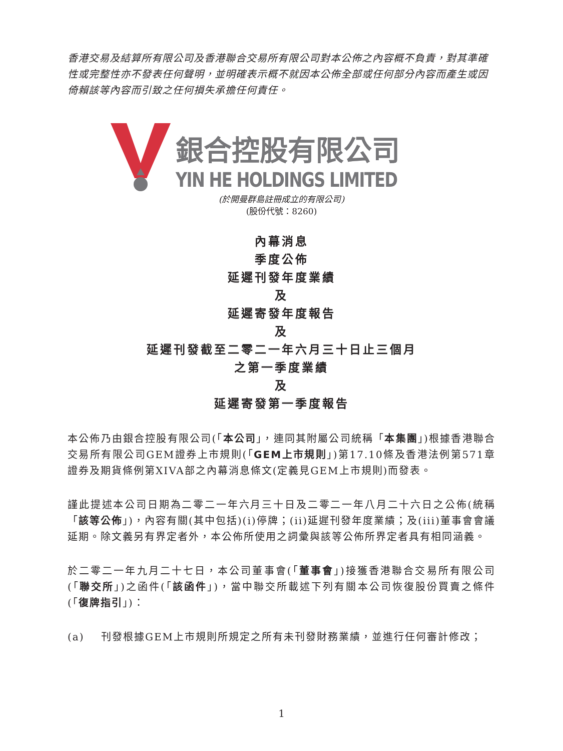香港交易及結算所有限公司及香港聯合交易所有限公司對本公佈之內容概不負責，對其準確性或完整性亦不發表任何聲明，並明確表示概不就因本公佈全部或任何部分內容而產生或因倚賴該等內容而引致之任何損失承擔任何責任。
銀合控股有限公司
YIN HE HOLDINGS LIMITED
(於開曼群島註冊成立的有限公司)
(股份代號：8260)
內幕消息
季度公佈
延遲刊發年度業績
及
延遲寄發年度報告
及
延遲刊發截至二零二一年六月三十日止三個月
之第一季度業績
及
延遲寄發第一季度報告
本公佈乃由銀合控股有限公司(「本公司」，連同其附屬公司統稱「本集團」)根據香港聯合交易所有限公司GEM證券上市規則(「GEM上市規則」)第17.10條及香港法例第571章證券及期貨條例第XIVA部之內幕消息條文(定義見GEM上市規則)而發表。
謹此提述本公司日期為二零二一年六月三十日及二零二一年八月二十六日之公佈(統稱「該等公佈」)，內容有關(其中包括)(i)停牌；(ii)延遲刊發年度業績；及(iii)董事會會議延期。除文義另有界定者外，本公佈所使用之詞彙與該等公佈所界定者具有相同涵義。
於二零二一年九月二十七日，本公司董事會(「董事會」)接獲香港聯合交易所有限公司(「聯交所」)之函件(「該函件」)，當中聯交所載述下列有關本公司恢復股份買賣之條件(「復牌指引」)：
(a) 刊發根據GEM上市規則所規定之所有未刊發財務業績，並進行任何審計修改；
1